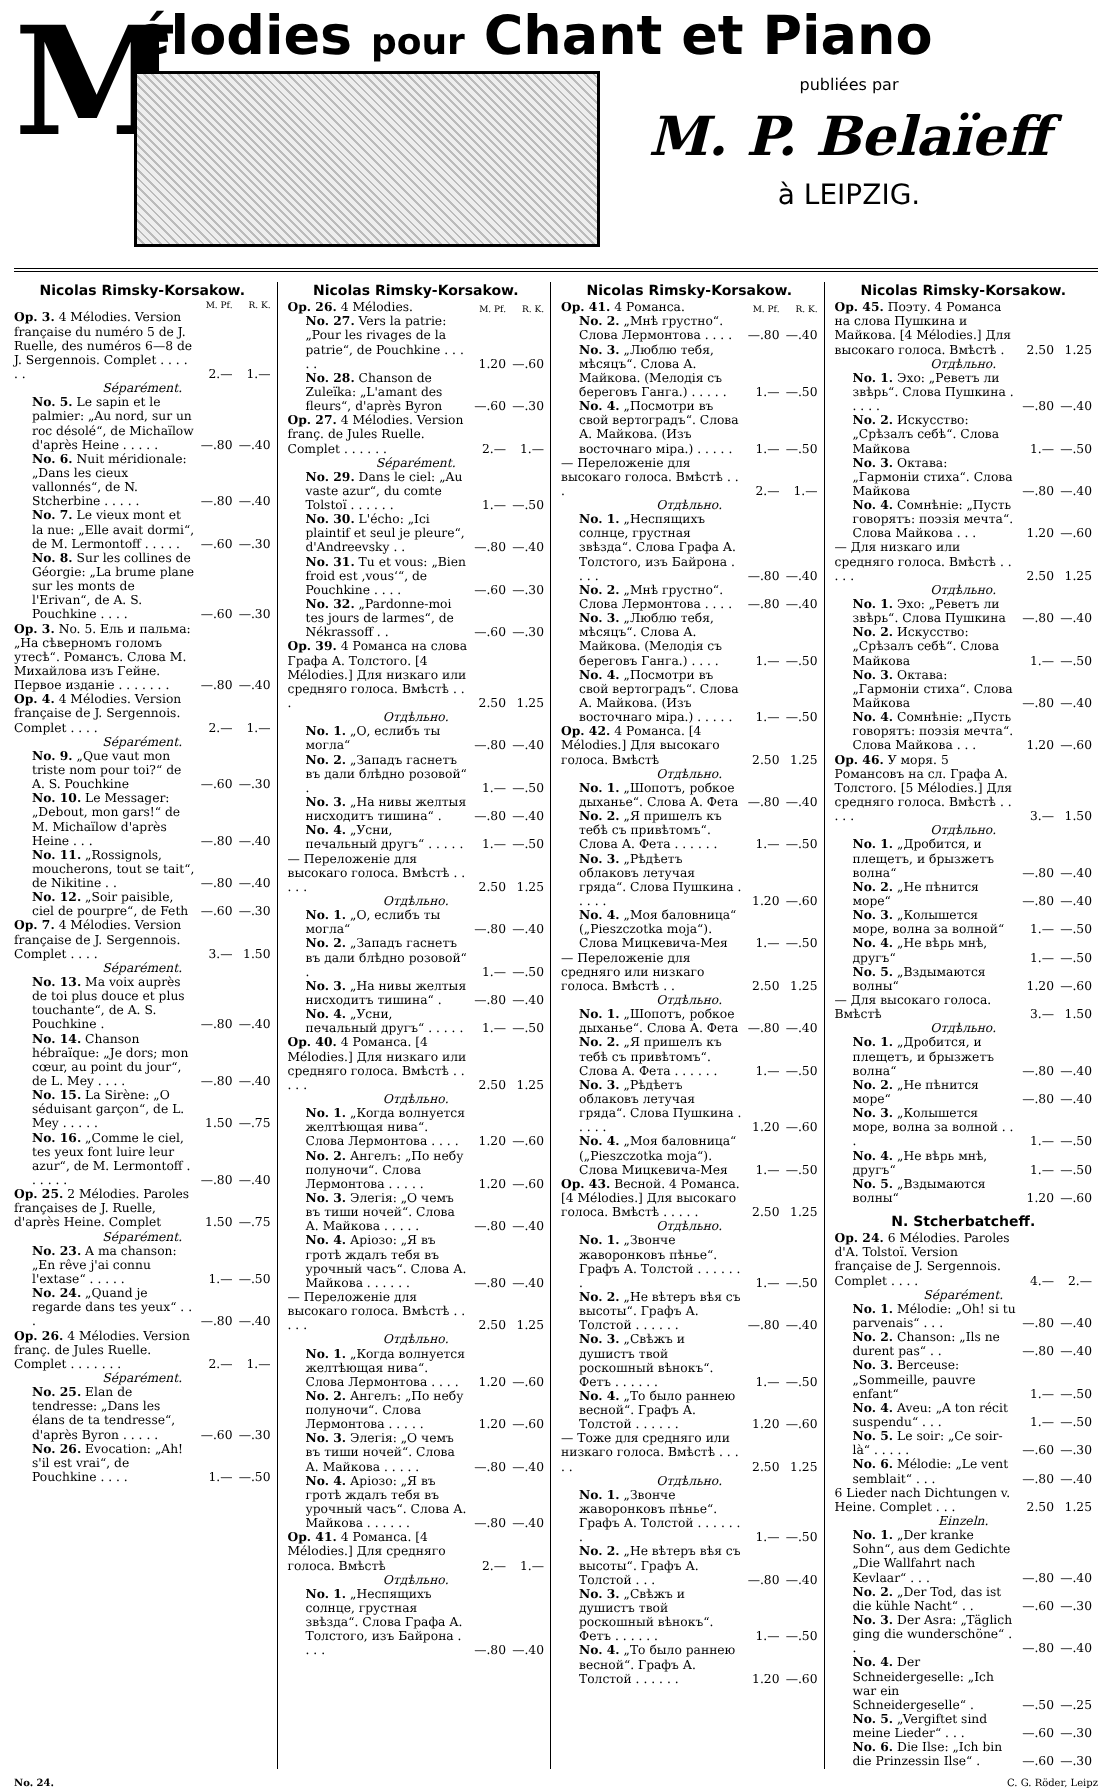M
élodies pour Chant et Piano
publiées par
M. P. Belaïeff
à LEIPZIG.
Nicolas Rimsky-Korsakow.
| | M. Pf. | R. K. |
| --- | --- | --- |
| Op. 3. 4 Mélodies. Version française du numéro 5 de J. Ruelle, des numéros 6—8 de J. Sergennois. Complet . . . . . . | 2.— | 1.— |
| Séparément. | | |
| No. 5. Le sapin et le palmier: „Au nord, sur un roc désolé“, de Michaïlow d'après Heine . . . . . | —.80 | —.40 |
| No. 6. Nuit méridionale: „Dans les cieux vallonnés“, de N. Stcherbine . . . . . | —.80 | —.40 |
| No. 7. Le vieux mont et la nue: „Elle avait dormi“, de M. Lermontoff . . . . . | —.60 | —.30 |
| No. 8. Sur les collines de Géorgie: „La brume plane sur les monts de l'Erivan“, de A. S. Pouchkine . . . . | —.60 | —.30 |
| Op. 3. No. 5. Ель и пальма: „На сѣверномъ голомъ утесѣ“. Романсъ. Слова М. Михайлова изъ Гейне. Первое изданіе . . . . . . . | —.80 | —.40 |
| Op. 4. 4 Mélodies. Version française de J. Sergennois. Complet . . . . | 2.— | 1.— |
| Séparément. | | |
| No. 9. „Que vaut mon triste nom pour toi?“ de A. S. Pouchkine | —.60 | —.30 |
| No. 10. Le Messager: „Debout, mon gars!“ de M. Michaïlow d'après Heine . . . | —.80 | —.40 |
| No. 11. „Rossignols, moucherons, tout se tait“, de Nikitine . . | —.80 | —.40 |
| No. 12. „Soir paisible, ciel de pourpre“, de Feth | —.60 | —.30 |
| Op. 7. 4 Mélodies. Version française de J. Sergennois. Complet . . . . | 3.— | 1.50 |
| Séparément. | | |
| No. 13. Ma voix auprès de toi plus douce et plus touchante“, de A. S. Pouchkine . | —.80 | —.40 |
| No. 14. Chanson hébraïque: „Je dors; mon cœur, au point du jour“, de L. Mey . . . . | —.80 | —.40 |
| No. 15. La Sirène: „O séduisant garçon“, de L. Mey . . . . . | 1.50 | —.75 |
| No. 16. „Comme le ciel, tes yeux font luire leur azur“, de M. Lermontoff . . . . . . | —.80 | —.40 |
| Op. 25. 2 Mélodies. Paroles françaises de J. Ruelle, d'après Heine. Complet | 1.50 | —.75 |
| Séparément. | | |
| No. 23. A ma chanson: „En rêve j'ai connu l'extase“ . . . . . | 1.— | —.50 |
| No. 24. „Quand je regarde dans tes yeux“ . . . | —.80 | —.40 |
| Op. 26. 4 Mélodies. Version franç. de Jules Ruelle. Complet . . . . . . . | 2.— | 1.— |
| Séparément. | | |
| No. 25. Elan de tendresse: „Dans les élans de ta tendresse“, d'après Byron . . . . . | —.60 | —.30 |
| No. 26. Evocation: „Ah! s'il est vrai“, de Pouchkine . . . . | 1.— | —.50 |
Nicolas Rimsky-Korsakow.
| Op. 26. 4 Mélodies. | M. Pf. | R. K. |
| No. 27. Vers la patrie: „Pour les rivages de la patrie“, de Pouchkine . . . . . | 1.20 | —.60 |
| No. 28. Chanson de Zuleïka: „L'amant des fleurs“, d'après Byron | —.60 | —.30 |
| Op. 27. 4 Mélodies. Version franç. de Jules Ruelle. Complet . . . . . . | 2.— | 1.— |
| Séparément. | | |
| No. 29. Dans le ciel: „Au vaste azur“, du comte Tolstoï . . . . . . | 1.— | —.50 |
| No. 30. L'écho: „Ici plaintif et seul je pleure“, d'Andreevsky . . | —.80 | —.40 |
| No. 31. Tu et vous: „Bien froid est ‚vous‘“, de Pouchkine . . . . | —.60 | —.30 |
| No. 32. „Pardonne-moi tes jours de larmes“, de Nékrassoff . . | —.60 | —.30 |
| Op. 39. 4 Романса на слова Графа А. Толстого. [4 Mélodies.] Для низкаго или средняго голоса. Вмѣстѣ . . . | 2.50 | 1.25 |
| Отдѣльно. | | |
| No. 1. „О, еслибъ ты могла“ | —.80 | —.40 |
| No. 2. „Западъ гаснетъ въ дали блѣдно розовой“ . | 1.— | —.50 |
| No. 3. „На нивы желтыя нисходитъ тишина“ . | —.80 | —.40 |
| No. 4. „Усни, печальный другъ“ . . . . . | 1.— | —.50 |
| — Переложеніе для высокаго голоса. Вмѣстѣ . . . . . | 2.50 | 1.25 |
| Отдѣльно. | | |
| No. 1. „О, еслибъ ты могла“ | —.80 | —.40 |
| No. 2. „Западъ гаснетъ въ дали блѣдно розовой“ . | 1.— | —.50 |
| No. 3. „На нивы желтыя нисходитъ тишина“ . | —.80 | —.40 |
| No. 4. „Усни, печальный другъ“ . . . . . | 1.— | —.50 |
| Op. 40. 4 Романса. [4 Mélodies.] Для низкаго или средняго голоса. Вмѣстѣ . . . . . | 2.50 | 1.25 |
| Отдѣльно. | | |
| No. 1. „Когда волнуется желтѣющая нива“. Слова Лермонтова . . . . | 1.20 | —.60 |
| No. 2. Ангелъ: „По небу полуночи“. Слова Лермонтова . . . . . | 1.20 | —.60 |
| No. 3. Элегія: „О чемъ въ тиши ночей“. Слова А. Майкова . . . . . | —.80 | —.40 |
| No. 4. Аріозо: „Я въ гротѣ ждалъ тебя въ урочный часъ“. Слова А. Майкова . . . . . . | —.80 | —.40 |
| — Переложеніе для высокаго голоса. Вмѣстѣ . . . . . | 2.50 | 1.25 |
| Отдѣльно. | | |
| No. 1. „Когда волнуется желтѣющая нива“. Слова Лермонтова . . . . | 1.20 | —.60 |
| No. 2. Ангелъ: „По небу полуночи“. Слова Лермонтова . . . . . | 1.20 | —.60 |
| No. 3. Элегія: „О чемъ въ тиши ночей“. Слова А. Майкова . . . . . | —.80 | —.40 |
| No. 4. Аріозо: „Я въ гротѣ ждалъ тебя въ урочный часъ“. Слова А. Майкова . . . . . . | —.80 | —.40 |
| Op. 41. 4 Романса. [4 Mélodies.] Для средняго голоса. Вмѣстѣ | 2.— | 1.— |
| Отдѣльно. | | |
| No. 1. „Неспящихъ солнце, грустная звѣзда“. Слова Графа А. Толстого, изъ Байрона . . . . | —.80 | —.40 |
Nicolas Rimsky-Korsakow.
| Op. 41. 4 Романса. | M. Pf. | R. K. |
| No. 2. „Мнѣ грустно“. Слова Лермонтова . . . . | —.80 | —.40 |
| No. 3. „Люблю тебя, мѣсяцъ“. Слова А. Майкова. (Мелодія съ береговъ Ганга.) . . . . . | 1.— | —.50 |
| No. 4. „Посмотри въ свой вертоградъ“. Слова А. Майкова. (Изъ восточнаго міра.) . . . . . | 1.— | —.50 |
| — Переложеніе для высокаго голоса. Вмѣстѣ . . . | 2.— | 1.— |
| Отдѣльно. | | |
| No. 1. „Неспящихъ солнце, грустная звѣзда“. Слова Графа А. Толстого, изъ Байрона . . . . | —.80 | —.40 |
| No. 2. „Мнѣ грустно“. Слова Лермонтова . . . . | —.80 | —.40 |
| No. 3. „Люблю тебя, мѣсяцъ“. Слова А. Майкова. (Мелодія съ береговъ Ганга.) . . . . | 1.— | —.50 |
| No. 4. „Посмотри въ свой вертоградъ“. Слова А. Майкова. (Изъ восточнаго міра.) . . . . . | 1.— | —.50 |
| Op. 42. 4 Романса. [4 Mélodies.] Для высокаго голоса. Вмѣстѣ | 2.50 | 1.25 |
| Отдѣльно. | | |
| No. 1. „Шопотъ, робкое дыханье“. Слова А. Фета | —.80 | —.40 |
| No. 2. „Я пришелъ къ тебѣ съ привѣтомъ“. Слова А. Фета . . . . . . | 1.— | —.50 |
| No. 3. „Рѣдѣетъ облаковъ летучая гряда“. Слова Пушкина . . . . . | 1.20 | —.60 |
| No. 4. „Моя баловница“ („Pieszczotka moja“). Слова Мицкевича-Мея | 1.— | —.50 |
| — Переложеніе для средняго или низкаго голоса. Вмѣстѣ . . | 2.50 | 1.25 |
| Отдѣльно. | | |
| No. 1. „Шопотъ, робкое дыханье“. Слова А. Фета | —.80 | —.40 |
| No. 2. „Я пришелъ къ тебѣ съ привѣтомъ“. Слова А. Фета . . . . . . | 1.— | —.50 |
| No. 3. „Рѣдѣетъ облаковъ летучая гряда“. Слова Пушкина . . . . . | 1.20 | —.60 |
| No. 4. „Моя баловница“ („Pieszczotka moja“). Слова Мицкевича-Мея | 1.— | —.50 |
| Op. 43. Весной. 4 Романса. [4 Mélodies.] Для высокаго голоса. Вмѣстѣ . . . . . | 2.50 | 1.25 |
| Отдѣльно. | | |
| No. 1. „Звонче жаворонковъ пѣнье“. Графъ А. Толстой . . . . . . . | 1.— | —.50 |
| No. 2. „Не вѣтеръ вѣя съ высоты“. Графъ А. Толстой . . . . . . | —.80 | —.40 |
| No. 3. „Свѣжъ и душистъ твой роскошный вѣнокъ“. Фетъ . . . . . . | 1.— | —.50 |
| No. 4. „То было раннею весной“. Графъ А. Толстой . . . . . . | 1.20 | —.60 |
| — Тоже для средняго или низкаго голоса. Вмѣстѣ . . . . . | 2.50 | 1.25 |
| Отдѣльно. | | |
| No. 1. „Звонче жаворонковъ пѣнье“. Графъ А. Толстой . . . . . . . | 1.— | —.50 |
| No. 2. „Не вѣтеръ вѣя съ высоты“. Графъ А. Толстой . . . | —.80 | —.40 |
| No. 3. „Свѣжъ и душистъ твой роскошный вѣнокъ“. Фетъ . . . . . . | 1.— | —.50 |
| No. 4. „То было раннею весной“. Графъ А. Толстой . . . . . . | 1.20 | —.60 |
Nicolas Rimsky-Korsakow.
| Op. 45. Поэту. 4 Романса на слова Пушкина и Майкова. [4 Mélodies.] Для высокаго голоса. Вмѣстѣ . | 2.50 | 1.25 |
| Отдѣльно. | | |
| No. 1. Эхо: „Реветъ ли звѣрь“. Слова Пушкина . . . . . | —.80 | —.40 |
| No. 2. Искусство: „Срѣзалъ себѣ“. Слова Майкова | 1.— | —.50 |
| No. 3. Октава: „Гармоніи стиха“. Слова Майкова | —.80 | —.40 |
| No. 4. Сомнѣніе: „Пусть говорятъ: поэзія мечта“. Слова Майкова . . . | 1.20 | —.60 |
| — Для низкаго или средняго голоса. Вмѣстѣ . . . . . | 2.50 | 1.25 |
| Отдѣльно. | | |
| No. 1. Эхо: „Реветъ ли звѣрь“. Слова Пушкина | —.80 | —.40 |
| No. 2. Искусство: „Срѣзалъ себѣ“. Слова Майкова | 1.— | —.50 |
| No. 3. Октава: „Гармоніи стиха“. Слова Майкова | —.80 | —.40 |
| No. 4. Сомнѣніе: „Пусть говорятъ: поэзія мечта“. Слова Майкова . . . | 1.20 | —.60 |
| Op. 46. У моря. 5 Романсовъ на сл. Графа А. Толстого. [5 Mélodies.] Для средняго голоса. Вмѣстѣ . . . . . | 3.— | 1.50 |
| Отдѣльно. | | |
| No. 1. „Дробится, и плещетъ, и брызжетъ волна“ | —.80 | —.40 |
| No. 2. „Не пѣнится море“ | —.80 | —.40 |
| No. 3. „Колышется море, волна за волной“ | 1.— | —.50 |
| No. 4. „Не вѣрь мнѣ, другъ“ | 1.— | —.50 |
| No. 5. „Вздымаются волны“ | 1.20 | —.60 |
| — Для высокаго голоса. Вмѣстѣ | 3.— | 1.50 |
| Отдѣльно. | | |
| No. 1. „Дробится, и плещетъ, и брызжетъ волна“ | —.80 | —.40 |
| No. 2. „Не пѣнится море“ | —.80 | —.40 |
| No. 3. „Колышется море, волна за волной . . . | 1.— | —.50 |
| No. 4. „Не вѣрь мнѣ, другъ“ | 1.— | —.50 |
| No. 5. „Вздымаются волны“ | 1.20 | —.60 |
N. Stcherbatcheff.
| Op. 24. 6 Mélodies. Paroles d'A. Tolstoï. Version française de J. Sergennois. Complet . . . . | 4.— | 2.— |
| Séparément. | | |
| No. 1. Mélodie: „Oh! si tu parvenais“ . . . | —.80 | —.40 |
| No. 2. Chanson: „Ils ne durent pas“ . . | —.80 | —.40 |
| No. 3. Berceuse: „Sommeille, pauvre enfant“ | 1.— | —.50 |
| No. 4. Aveu: „A ton récit suspendu“ . . . | 1.— | —.50 |
| No. 5. Le soir: „Ce soir-là“ . . . . . | —.60 | —.30 |
| No. 6. Mélodie: „Le vent semblait“ . . . | —.80 | —.40 |
| 6 Lieder nach Dichtungen v. Heine. Complet . . . | 2.50 | 1.25 |
| Einzeln. | | |
| No. 1. „Der kranke Sohn“, aus dem Gedichte „Die Wallfahrt nach Kevlaar“ . . . | —.80 | —.40 |
| No. 2. „Der Tod, das ist die kühle Nacht“ . . | —.60 | —.30 |
| No. 3. Der Asra: „Täglich ging die wunderschöne“ . . | —.80 | —.40 |
| No. 4. Der Schneidergeselle: „Ich war ein Schneidergeselle“ . | —.50 | —.25 |
| No. 5. „Vergiftet sind meine Lieder“ . . . | —.60 | —.30 |
| No. 6. Die Ilse: „Ich bin die Prinzessin Ilse“ . | —.60 | —.30 |
No. 24. C. G. Röder, Leipz